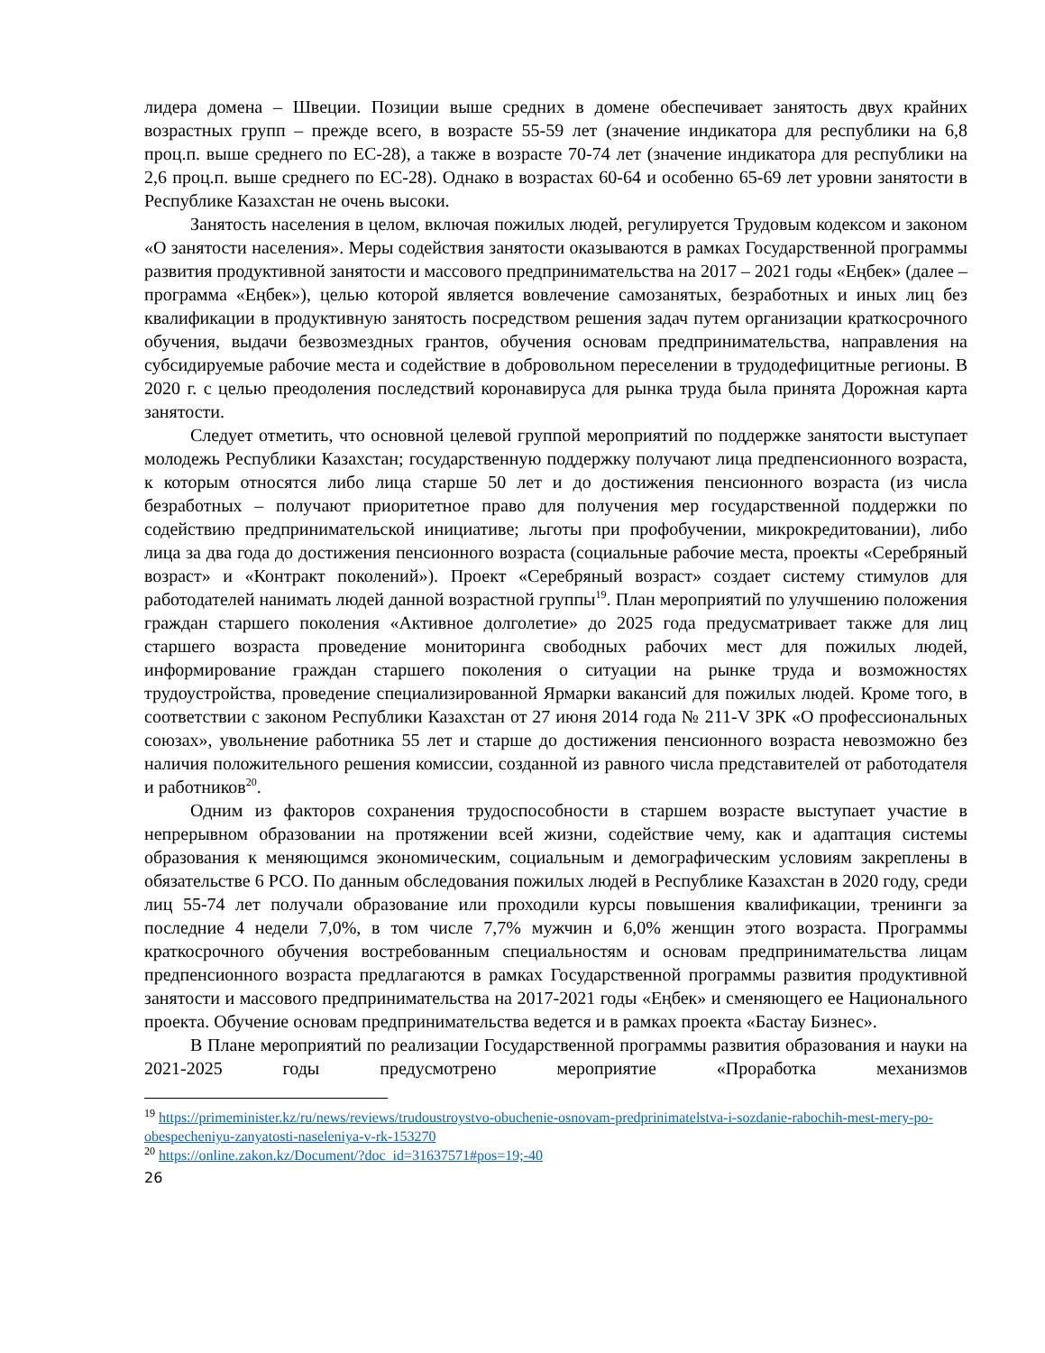лидера домена – Швеции. Позиции выше средних в домене обеспечивает занятость двух крайних возрастных групп – прежде всего, в возрасте 55-59 лет (значение индикатора для республики на 6,8 проц.п. выше среднего по ЕС-28), а также в возрасте 70-74 лет (значение индикатора для республики на 2,6 проц.п. выше среднего по ЕС-28). Однако в возрастах 60-64 и особенно 65-69 лет уровни занятости в Республике Казахстан не очень высоки.
Занятость населения в целом, включая пожилых людей, регулируется Трудовым кодексом и законом «О занятости населения». Меры содействия занятости оказываются в рамках Государственной программы развития продуктивной занятости и массового предпринимательства на 2017 – 2021 годы «Еңбек» (далее – программа «Еңбек»), целью которой является вовлечение самозанятых, безработных и иных лиц без квалификации в продуктивную занятость посредством решения задач путем организации краткосрочного обучения, выдачи безвозмездных грантов, обучения основам предпринимательства, направления на субсидируемые рабочие места и содействие в добровольном переселении в трудодефицитные регионы. В 2020 г. с целью преодоления последствий коронавируса для рынка труда была принята Дорожная карта занятости.
Следует отметить, что основной целевой группой мероприятий по поддержке занятости выступает молодежь Республики Казахстан; государственную поддержку получают лица предпенсионного возраста, к которым относятся либо лица старше 50 лет и до достижения пенсионного возраста (из числа безработных – получают приоритетное право для получения мер государственной поддержки по содействию предпринимательской инициативе; льготы при профобучении, микрокредитовании), либо лица за два года до достижения пенсионного возраста (социальные рабочие места, проекты «Серебряный возраст» и «Контракт поколений»). Проект «Серебряный возраст» создает систему стимулов для работодателей нанимать людей данной возрастной группы<sup>19</sup>. План мероприятий по улучшению положения граждан старшего поколения «Активное долголетие» до 2025 года предусматривает также для лиц старшего возраста проведение мониторинга свободных рабочих мест для пожилых людей, информирование граждан старшего поколения о ситуации на рынке труда и возможностях трудоустройства, проведение специализированной Ярмарки вакансий для пожилых людей. Кроме того, в соответствии с законом Республики Казахстан от 27 июня 2014 года № 211-V ЗРК «О профессиональных союзах», увольнение работника 55 лет и старше до достижения пенсионного возраста невозможно без наличия положительного решения комиссии, созданной из равного числа представителей от работодателя и работников<sup>20</sup>.
Одним из факторов сохранения трудоспособности в старшем возрасте выступает участие в непрерывном образовании на протяжении всей жизни, содействие чему, как и адаптация системы образования к меняющимся экономическим, социальным и демографическим условиям закреплены в обязательстве 6 РСО. По данным обследования пожилых людей в Республике Казахстан в 2020 году, среди лиц 55-74 лет получали образование или проходили курсы повышения квалификации, тренинги за последние 4 недели 7,0%, в том числе 7,7% мужчин и 6,0% женщин этого возраста. Программы краткосрочного обучения востребованным специальностям и основам предпринимательства лицам предпенсионного возраста предлагаются в рамках Государственной программы развития продуктивной занятости и массового предпринимательства на 2017-2021 годы «Еңбек» и сменяющего ее Национального проекта. Обучение основам предпринимательства ведется и в рамках проекта «Бастау Бизнес».
В Плане мероприятий по реализации Государственной программы развития образования и науки на 2021-2025 годы предусмотрено мероприятие «Проработка механизмов
<sup>19</sup> https://primeminister.kz/ru/news/reviews/trudoustroystvo-obuchenie-osnovam-predprinimatelstva-i-sozdanie-rabochih-mest-mery-po-obespecheniyu-zanyatosti-naseleniya-v-rk-153270
<sup>20</sup> https://online.zakon.kz/Document/?doc_id=31637571#pos=19;-40
26